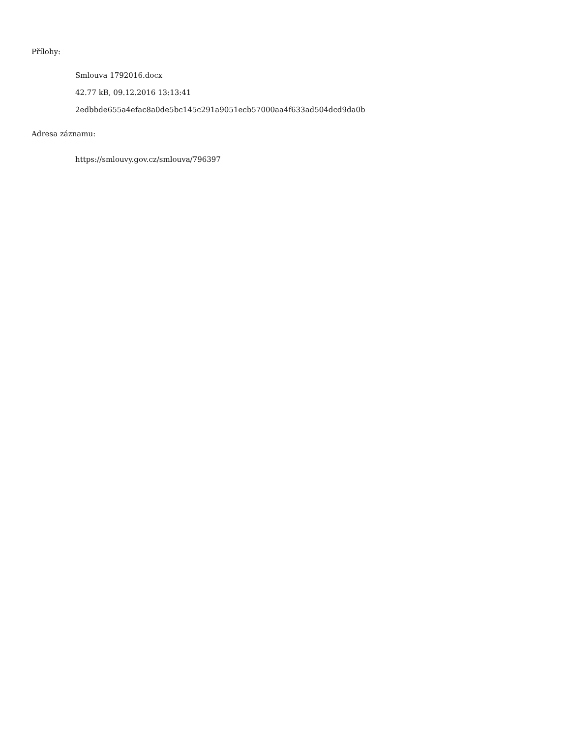Přílohy:
Smlouva 1792016.docx
42.77 kB, 09.12.2016 13:13:41
2edbbde655a4efac8a0de5bc145c291a9051ecb57000aa4f633ad504dcd9da0b
Adresa záznamu:
https://smlouvy.gov.cz/smlouva/796397